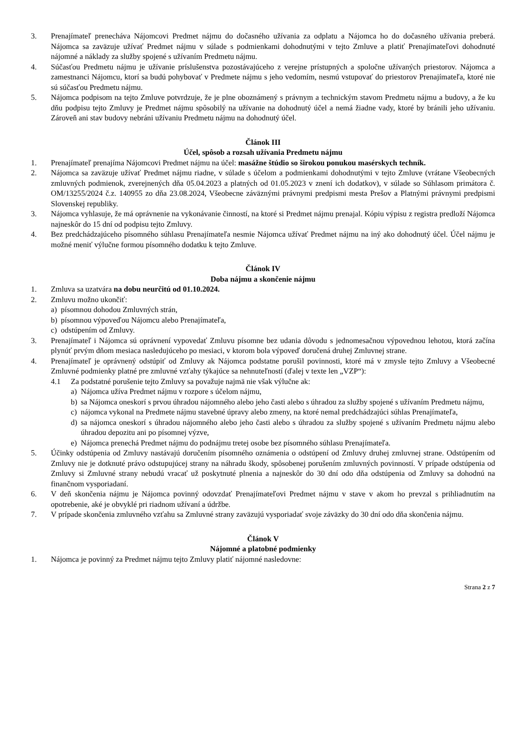3. Prenajímateľ prenecháva Nájomcovi Predmet nájmu do dočasného užívania za odplatu a Nájomca ho do dočasného užívania preberá. Nájomca sa zaväzuje užívať Predmet nájmu v súlade s podmienkami dohodnutými v tejto Zmluve a platiť Prenajímateľovi dohodnuté nájomné a náklady za služby spojené s užívaním Predmetu nájmu.
4. Súčasťou Predmetu nájmu je užívanie príslušenstva pozostávajúceho z verejne prístupných a spoločne užívaných priestorov. Nájomca a zamestnanci Nájomcu, ktorí sa budú pohybovať v Predmete nájmu s jeho vedomím, nesmú vstupovať do priestorov Prenajímateľa, ktoré nie sú súčasťou Predmetu nájmu.
5. Nájomca podpisom na tejto Zmluve potvrdzuje, že je plne oboznámený s právnym a technickým stavom Predmetu nájmu a budovy, a že ku dňu podpisu tejto Zmluvy je Predmet nájmu spôsobilý na užívanie na dohodnutý účel a nemá žiadne vady, ktoré by bránili jeho užívaniu. Zároveň ani stav budovy nebráni užívaniu Predmetu nájmu na dohodnutý účel.
Článok III
Účel, spôsob a rozsah užívania Predmetu nájmu
1. Prenajímateľ prenajíma Nájomcovi Predmet nájmu na účel: masážne štúdio so širokou ponukou masérskych techník.
2. Nájomca sa zaväzuje užívať Predmet nájmu riadne, v súlade s účelom a podmienkami dohodnutými v tejto Zmluve (vrátane Všeobecných zmluvných podmienok, zverejnených dňa 05.04.2023 a platných od 01.05.2023 v znení ich dodatkov), v súlade so Súhlasom primátora č. OM/13255/2024 č.z. 140955 zo dňa 23.08.2024, Všeobecne záväznými právnymi predpismi mesta Prešov a Platnými právnymi predpismi Slovenskej republiky.
3. Nájomca vyhlasuje, že má oprávnenie na vykonávanie činností, na ktoré si Predmet nájmu prenajal. Kópiu výpisu z registra predloží Nájomca najneskôr do 15 dní od podpisu tejto Zmluvy.
4. Bez predchádzajúceho písomného súhlasu Prenajímateľa nesmie Nájomca užívať Predmet nájmu na iný ako dohodnutý účel. Účel nájmu je možné meniť výlučne formou písomného dodatku k tejto Zmluve.
Článok IV
Doba nájmu a skončenie nájmu
1. Zmluva sa uzatvára na dobu neurčitú od 01.10.2024.
2. Zmluvu možno ukončiť:
a) písomnou dohodou Zmluvných strán,
b) písomnou výpoveďou Nájomcu alebo Prenajímateľa,
c) odstúpením od Zmluvy.
3. Prenajímateľ i Nájomca sú oprávnení vypovedať Zmluvu písomne bez udania dôvodu s jednomesačnou výpovednou lehotou, ktorá začína plynúť prvým dňom mesiaca nasledujúceho po mesiaci, v ktorom bola výpoveď doručená druhej Zmluvnej strane.
4. Prenajímateľ je oprávnený odstúpiť od Zmluvy ak Nájomca podstatne porušil povinnosti, ktoré má v zmysle tejto Zmluvy a Všeobecné Zmluvné podmienky platné pre zmluvné vzťahy týkajúce sa nehnuteľností (ďalej v texte len „VZP“):
4.1 Za podstatné porušenie tejto Zmluvy sa považuje najmä nie však výlučne ak:
a) Nájomca užíva Predmet nájmu v rozpore s účelom nájmu,
b) sa Nájomca oneskorí s prvou úhradou nájomného alebo jeho časti alebo s úhradou za služby spojené s užívaním Predmetu nájmu,
c) nájomca vykonal na Predmete nájmu stavebné úpravy alebo zmeny, na ktoré nemal predchádzajúci súhlas Prenajímateľa,
d) sa nájomca oneskorí s úhradou nájomného alebo jeho časti alebo s úhradou za služby spojené s užívaním Predmetu nájmu alebo úhradou depozitu ani po písomnej výzve,
e) Nájomca prenechá Predmet nájmu do podnájmu tretej osobe bez písomného súhlasu Prenajímateľa.
5. Účinky odstúpenia od Zmluvy nastávajú doručením písomného oznámenia o odstúpení od Zmluvy druhej zmluvnej strane. Odstúpením od Zmluvy nie je dotknuté právo odstupujúcej strany na náhradu škody, spôsobenej porušením zmluvných povinností. V prípade odstúpenia od Zmluvy si Zmluvné strany nebudú vracať už poskytnuté plnenia a najneskôr do 30 dní odo dňa odstúpenia od Zmluvy sa dohodnú na finančnom vysporiadaní.
6. V deň skončenia nájmu je Nájomca povinný odovzdať Prenajímateľovi Predmet nájmu v stave v akom ho prevzal s prihliadnutím na opotrebenie, aké je obvyklé pri riadnom užívaní a údržbe.
7. V prípade skončenia zmluvného vzťahu sa Zmluvné strany zaväzujú vysporiadať svoje záväzky do 30 dní odo dňa skončenia nájmu.
Článok V
Nájomné a platobné podmienky
1. Nájomca je povinný za Predmet nájmu tejto Zmluvy platiť nájomné nasledovne:
Strana 2 z 7